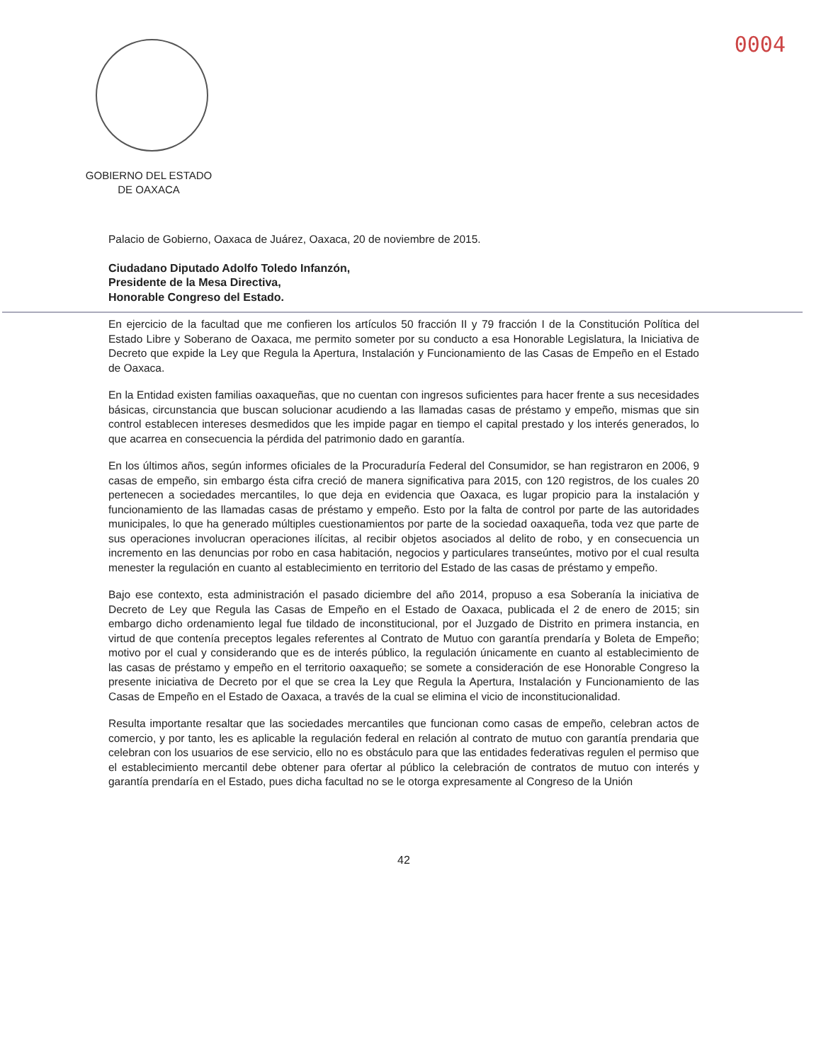0004
GOBIERNO DEL ESTADO
DE OAXACA
Palacio de Gobierno, Oaxaca de Juárez, Oaxaca, 20 de noviembre de 2015.
Ciudadano Diputado Adolfo Toledo Infanzón,
Presidente de la Mesa Directiva,
Honorable Congreso del Estado.
En ejercicio de la facultad que me confieren los artículos 50 fracción II y 79 fracción I de la Constitución Política del Estado Libre y Soberano de Oaxaca, me permito someter por su conducto a esa Honorable Legislatura, la Iniciativa de Decreto que expide la Ley que Regula la Apertura, Instalación y Funcionamiento de las Casas de Empeño en el Estado de Oaxaca.
En la Entidad existen familias oaxaqueñas, que no cuentan con ingresos suficientes para hacer frente a sus necesidades básicas, circunstancia que buscan solucionar acudiendo a las llamadas casas de préstamo y empeño, mismas que sin control establecen intereses desmedidos que les impide pagar en tiempo el capital prestado y los interés generados, lo que acarrea en consecuencia la pérdida del patrimonio dado en garantía.
En los últimos años, según informes oficiales de la Procuraduría Federal del Consumidor, se han registraron en 2006, 9 casas de empeño, sin embargo ésta cifra creció de manera significativa para 2015, con 120 registros, de los cuales 20 pertenecen a sociedades mercantiles, lo que deja en evidencia que Oaxaca, es lugar propicio para la instalación y funcionamiento de las llamadas casas de préstamo y empeño. Esto por la falta de control por parte de las autoridades municipales, lo que ha generado múltiples cuestionamientos por parte de la sociedad oaxaqueña, toda vez que parte de sus operaciones involucran operaciones ilícitas, al recibir objetos asociados al delito de robo, y en consecuencia un incremento en las denuncias por robo en casa habitación, negocios y particulares transeúntes, motivo por el cual resulta menester la regulación en cuanto al establecimiento en territorio del Estado de las casas de préstamo y empeño.
Bajo ese contexto, esta administración el pasado diciembre del año 2014, propuso a esa Soberanía la iniciativa de Decreto de Ley que Regula las Casas de Empeño en el Estado de Oaxaca, publicada el 2 de enero de 2015; sin embargo dicho ordenamiento legal fue tildado de inconstitucional, por el Juzgado de Distrito en primera instancia, en virtud de que contenía preceptos legales referentes al Contrato de Mutuo con garantía prendaría y Boleta de Empeño; motivo por el cual y considerando que es de interés público, la regulación únicamente en cuanto al establecimiento de las casas de préstamo y empeño en el territorio oaxaqueño; se somete a consideración de ese Honorable Congreso la presente iniciativa de Decreto por el que se crea la Ley que Regula la Apertura, Instalación y Funcionamiento de las Casas de Empeño en el Estado de Oaxaca, a través de la cual se elimina el vicio de inconstitucionalidad.
Resulta importante resaltar que las sociedades mercantiles que funcionan como casas de empeño, celebran actos de comercio, y por tanto, les es aplicable la regulación federal en relación al contrato de mutuo con garantía prendaria que celebran con los usuarios de ese servicio, ello no es obstáculo para que las entidades federativas regulen el permiso que el establecimiento mercantil debe obtener para ofertar al público la celebración de contratos de mutuo con interés y garantía prendaría en el Estado, pues dicha facultad no se le otorga expresamente al Congreso de la Unión
42